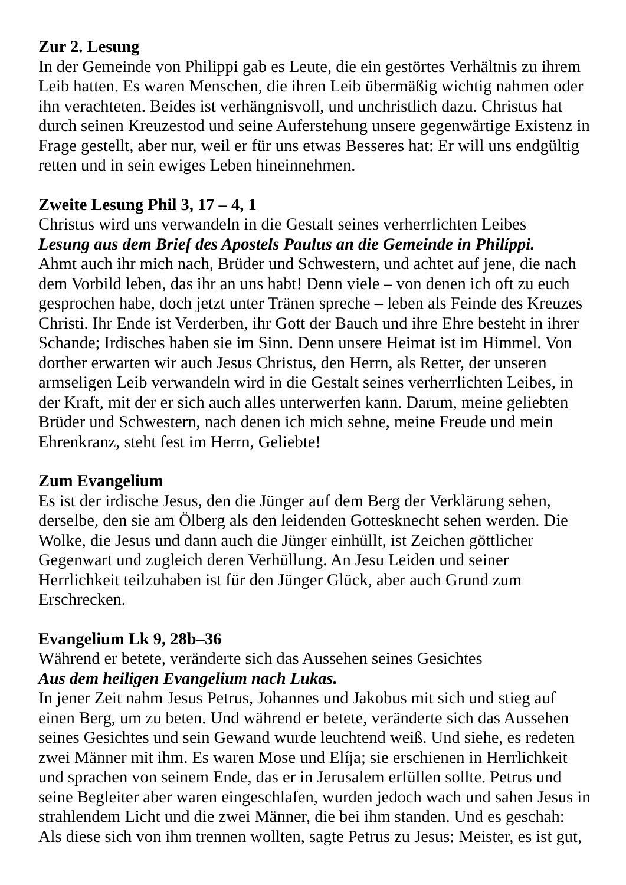Zur 2. Lesung
In der Gemeinde von Philippi gab es Leute, die ein gestörtes Verhältnis zu ihrem Leib hatten. Es waren Menschen, die ihren Leib übermäßig wichtig nahmen oder ihn verachteten. Beides ist verhängnisvoll, und unchristlich dazu. Christus hat durch seinen Kreuzestod und seine Auferstehung unsere gegenwärtige Existenz in Frage gestellt, aber nur, weil er für uns etwas Besseres hat: Er will uns endgültig retten und in sein ewiges Leben hineinnehmen.
Zweite Lesung Phil 3, 17 – 4, 1
Christus wird uns verwandeln in die Gestalt seines verherrlichten Leibes
Lesung aus dem Brief des Apostels Paulus an die Gemeinde in Philíppi.
Ahmt auch ihr mich nach, Brüder und Schwestern, und achtet auf jene, die nach dem Vorbild leben, das ihr an uns habt! Denn viele – von denen ich oft zu euch gesprochen habe, doch jetzt unter Tränen spreche – leben als Feinde des Kreuzes Christi. Ihr Ende ist Verderben, ihr Gott der Bauch und ihre Ehre besteht in ihrer Schande; Irdisches haben sie im Sinn. Denn unsere Heimat ist im Himmel. Von dorther erwarten wir auch Jesus Christus, den Herrn, als Retter, der unseren armseligen Leib verwandeln wird in die Gestalt seines verherrlichten Leibes, in der Kraft, mit der er sich auch alles unterwerfen kann. Darum, meine geliebten Brüder und Schwestern, nach denen ich mich sehne, meine Freude und mein Ehrenkranz, steht fest im Herrn, Geliebte!
Zum Evangelium
Es ist der irdische Jesus, den die Jünger auf dem Berg der Verklärung sehen, derselbe, den sie am Ölberg als den leidenden Gottesknecht sehen werden. Die Wolke, die Jesus und dann auch die Jünger einhüllt, ist Zeichen göttlicher Gegenwart und zugleich deren Verhüllung. An Jesu Leiden und seiner Herrlichkeit teilzuhaben ist für den Jünger Glück, aber auch Grund zum Erschrecken.
Evangelium Lk 9, 28b–36
Während er betete, veränderte sich das Aussehen seines Gesichtes
Aus dem heiligen Evangelium nach Lukas.
In jener Zeit nahm Jesus Petrus, Johannes und Jakobus mit sich und stieg auf einen Berg, um zu beten. Und während er betete, veränderte sich das Aussehen seines Gesichtes und sein Gewand wurde leuchtend weiß. Und siehe, es redeten zwei Männer mit ihm. Es waren Mose und Elíja; sie erschienen in Herrlichkeit und sprachen von seinem Ende, das er in Jerusalem erfüllen sollte. Petrus und seine Begleiter aber waren eingeschlafen, wurden jedoch wach und sahen Jesus in strahlendem Licht und die zwei Männer, die bei ihm standen. Und es geschah: Als diese sich von ihm trennen wollten, sagte Petrus zu Jesus: Meister, es ist gut,